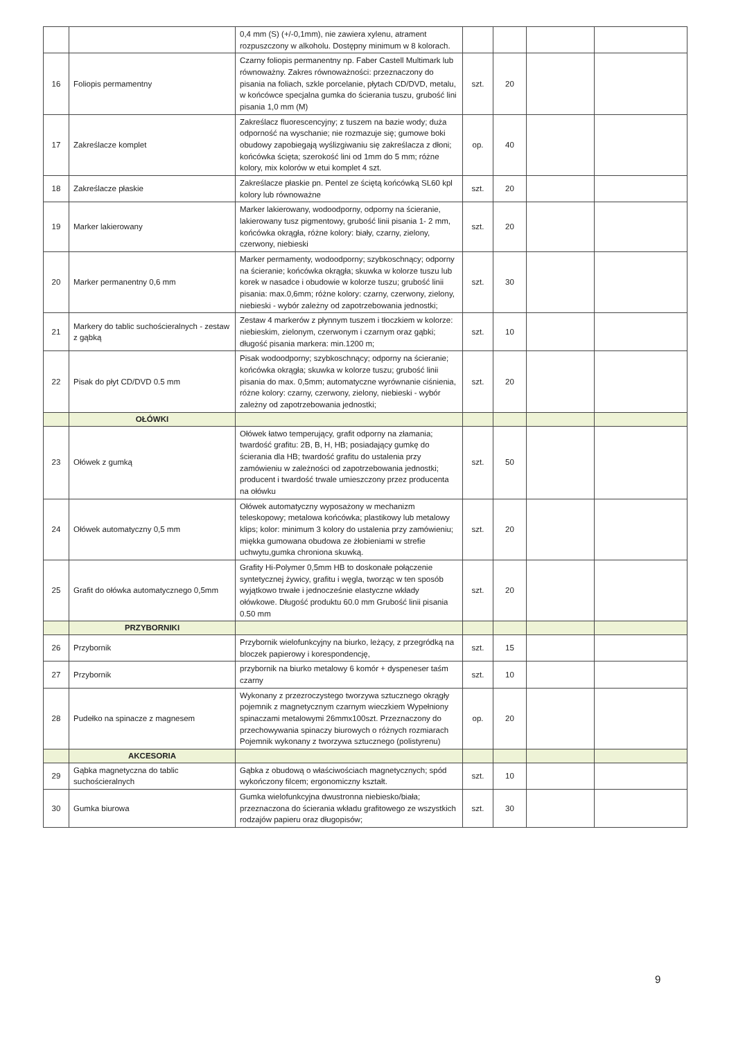| | | 0,4 mm (S) (+/-0,1mm), nie zawiera xylenu, atrament rozpuszczony w alkoholu. Dostępny minimum w 8 kolorach. | | | | |
| 16 | Foliopis permamentny | Czarny foliopis permanentny np. Faber Castell Multimark lub równoważny. Zakres równoważności: przeznaczony do pisania na foliach, szkle porcelanie, płytach CD/DVD, metalu, w końcówce specjalna gumka do ścierania tuszu, grubość lini pisania 1,0 mm (M) | szt. | 20 | | |
| 17 | Zakreślacze komplet | Zakreślacz fluorescencyjny; z tuszem na bazie wody; duża odporność na wyschanie; nie rozmazuje się; gumowe boki obudowy zapobiegają wyślizgiwaniu się zakreślacza z dłoni; końcówka ścięta; szerokość lini od 1mm do 5 mm; różne kolory, mix kolorów w etui komplet 4 szt. | op. | 40 | | |
| 18 | Zakreślacze płaskie | Zakreślacze płaskie pn. Pentel ze ściętą końcówką SL60 kpl kolory lub równoważne | szt. | 20 | | |
| 19 | Marker lakierowany | Marker lakierowany, wodoodporny, odporny na ścieranie, lakierowany tusz pigmentowy, grubość linii pisania 1- 2 mm, końcówka okrągła, różne kolory: biały, czarny, zielony, czerwony, niebieski | szt. | 20 | | |
| 20 | Marker permanentny 0,6 mm | Marker permamenty, wodoodporny; szybkoschnący; odporny na ścieranie; końcówka okrągła; skuwka w kolorze tuszu lub korek w nasadce i obudowie w kolorze tuszu; grubość linii pisania: max.0,6mm; różne kolory: czarny, czerwony, zielony, niebieski - wybór zależny od zapotrzebowania jednostki; | szt. | 30 | | |
| 21 | Markery do tablic suchościeralnych - zestaw z gąbką | Zestaw 4 markerów z płynnym tuszem i tłoczkiem w kolorze: niebieskim, zielonym, czerwonym i czarnym oraz gąbki; długość pisania markera: min.1200 m; | szt. | 10 | | |
| 22 | Pisak do płyt CD/DVD 0.5 mm | Pisak wodoodporny; szybkoschnący; odporny na ścieranie; końcówka okrągła; skuwka w kolorze tuszu; grubość linii pisania do max. 0,5mm; automatyczne wyrównanie ciśnienia, różne kolory: czarny, czerwony, zielony, niebieski - wybór zależny od zapotrzebowania jednostki; | szt. | 20 | | |
| | OŁÓWKI | | | | | |
| 23 | Ołówek z gumką | Ołówek łatwo temperujący, grafit odporny na złamania; twardość grafitu: 2B, B, H, HB; posiadający gumkę do ścierania dla HB; twardość grafitu do ustalenia przy zamówieniu w zależności od zapotrzebowania jednostki; producent i twardość trwale umieszczony przez producenta na ołówku | szt. | 50 | | |
| 24 | Ołówek automatyczny 0,5 mm | Ołówek automatyczny wyposażony w mechanizm teleskopowy; metalowa końcówka; plastikowy lub metalowy klips; kolor: minimum 3 kolory do ustalenia przy zamówieniu; miękka gumowana obudowa ze żłobieniami w strefie uchwytu,gumka chroniona skuwką. | szt. | 20 | | |
| 25 | Grafit do ołówka automatycznego 0,5mm | Grafity Hi-Polymer 0,5mm HB to doskonałe połączenie syntetycznej żywicy, grafitu i węgla, tworząc w ten sposób wyjątkowo trwałe i jednocześnie elastyczne wkłady ołówkowe. Długość produktu 60.0 mm Grubość linii pisania 0.50 mm | szt. | 20 | | |
| | PRZYBORNIKI | | | | | |
| 26 | Przybornik | Przybornik wielofunkcyjny na biurko, leżący, z przegródką na bloczek papierowy i korespondencję, | szt. | 15 | | |
| 27 | Przybornik | przybornik na biurko metalowy 6 komór + dyspeneser taśm czarny | szt. | 10 | | |
| 28 | Pudełko na spinacze z magnesem | Wykonany z przezroczystego tworzywa sztucznego okrągły pojemnik z magnetycznym czarnym wieczkiem Wypełniony spinaczami metalowymi 26mmx100szt. Przeznaczony do przechowywania spinaczy biurowych o różnych rozmiarach Pojemnik wykonany z tworzywa sztucznego (polistyrenu) | op. | 20 | | |
| | AKCESORIA | | | | | |
| 29 | Gąbka magnetyczna do tablic suchościeralnych | Gąbka z obudową o właściwościach magnetycznych; spód wykończony filcem; ergonomiczny kształt. | szt. | 10 | | |
| 30 | Gumka biurowa | Gumka wielofunkcyjna dwustronna niebiesko/biała; przeznaczona do ścierania wkładu grafitowego ze wszystkich rodzajów papieru oraz długopisów; | szt. | 30 | | |
9